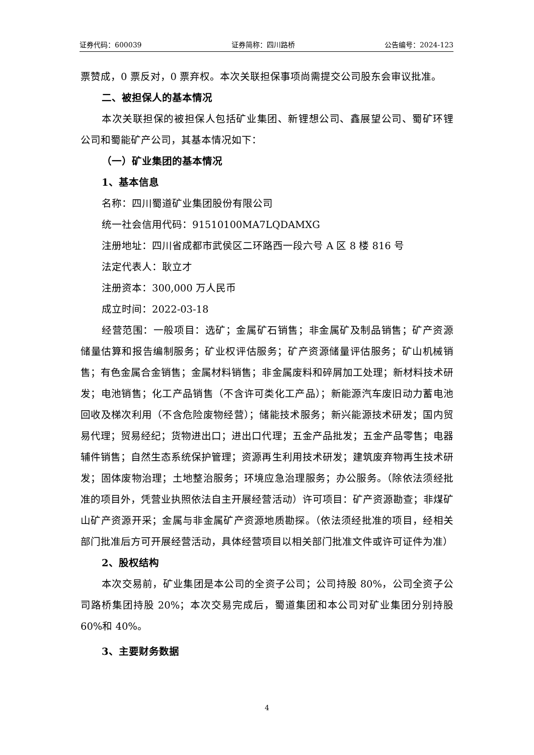证券代码：600039 证券简称：四川路桥 公告编号：2024-123
票赞成，0 票反对，0 票弃权。本次关联担保事项尚需提交公司股东会审议批准。
二、被担保人的基本情况
本次关联担保的被担保人包括矿业集团、新锂想公司、鑫展望公司、蜀矿环锂公司和蜀能矿产公司，其基本情况如下：
（一）矿业集团的基本情况
1、基本信息
名称：四川蜀道矿业集团股份有限公司
统一社会信用代码：91510100MA7LQDAMXG
注册地址：四川省成都市武侯区二环路西一段六号 A 区 8 楼 816 号
法定代表人：耿立才
注册资本：300,000 万人民币
成立时间：2022-03-18
经营范围：一般项目：选矿；金属矿石销售；非金属矿及制品销售；矿产资源储量估算和报告编制服务；矿业权评估服务；矿产资源储量评估服务；矿山机械销售；有色金属合金销售；金属材料销售；非金属废料和碎屑加工处理；新材料技术研发；电池销售；化工产品销售（不含许可类化工产品）；新能源汽车废旧动力蓄电池回收及梯次利用（不含危险废物经营）；储能技术服务；新兴能源技术研发；国内贸易代理；贸易经纪；货物进出口；进出口代理；五金产品批发；五金产品零售；电器辅件销售；自然生态系统保护管理；资源再生利用技术研发；建筑废弃物再生技术研发；固体废物治理；土地整治服务；环境应急治理服务；办公服务。（除依法须经批准的项目外，凭营业执照依法自主开展经营活动）许可项目：矿产资源勘查；非煤矿山矿产资源开采；金属与非金属矿产资源地质勘探。（依法须经批准的项目，经相关部门批准后方可开展经营活动，具体经营项目以相关部门批准文件或许可证件为准）
2、股权结构
本次交易前，矿业集团是本公司的全资子公司；公司持股 80%，公司全资子公司路桥集团持股 20%；本次交易完成后，蜀道集团和本公司对矿业集团分别持股 60%和 40%。
3、主要财务数据
4